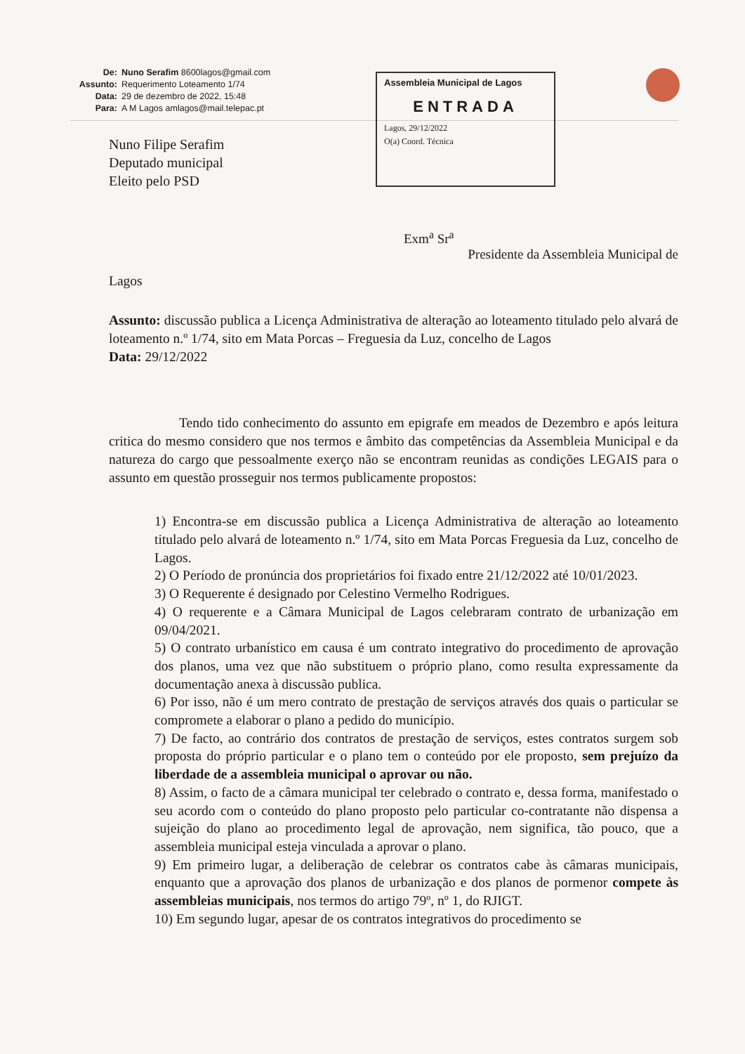De: Nuno Serafim 8600lagos@gmail.com Assunto: Requerimento Loteamento 1/74 Data: 29 de dezembro de 2022, 15:48 Para: A M Lagos amlagos@mail.telepac.pt
Assembleia Municipal de Lagos
ENTRADA
Lagos, 29/12/2022
O(a) Coord. Técnica
Nuno Filipe Serafim
Deputado municipal
Eleito pelo PSD
Exm<sup>a</sup> Sr<sup>a</sup>
Presidente da Assembleia Municipal de
Lagos
Assunto: discussão publica a Licença Administrativa de alteração ao loteamento titulado pelo alvará de loteamento n.º 1/74, sito em Mata Porcas – Freguesia da Luz, concelho de Lagos
Data: 29/12/2022
Tendo tido conhecimento do assunto em epigrafe em meados de Dezembro e após leitura critica do mesmo considero que nos termos e âmbito das competências da Assembleia Municipal e da natureza do cargo que pessoalmente exerço não se encontram reunidas as condições LEGAIS para o assunto em questão prosseguir nos termos publicamente propostos:
1) Encontra-se em discussão publica a Licença Administrativa de alteração ao loteamento titulado pelo alvará de loteamento n.º 1/74, sito em Mata Porcas Freguesia da Luz, concelho de Lagos.
2) O Período de pronúncia dos proprietários foi fixado entre 21/12/2022 até 10/01/2023.
3) O Requerente é designado por Celestino Vermelho Rodrigues.
4) O requerente e a Câmara Municipal de Lagos celebraram contrato de urbanização em 09/04/2021.
5) O contrato urbanístico em causa é um contrato integrativo do procedimento de aprovação dos planos, uma vez que não substituem o próprio plano, como resulta expressamente da documentação anexa à discussão publica.
6) Por isso, não é um mero contrato de prestação de serviços através dos quais o particular se compromete a elaborar o plano a pedido do município.
7) De facto, ao contrário dos contratos de prestação de serviços, estes contratos surgem sob proposta do próprio particular e o plano tem o conteúdo por ele proposto, sem prejuízo da liberdade de a assembleia municipal o aprovar ou não.
8) Assim, o facto de a câmara municipal ter celebrado o contrato e, dessa forma, manifestado o seu acordo com o conteúdo do plano proposto pelo particular co-contratante não dispensa a sujeição do plano ao procedimento legal de aprovação, nem significa, tão pouco, que a assembleia municipal esteja vinculada a aprovar o plano.
9) Em primeiro lugar, a deliberação de celebrar os contratos cabe às câmaras municipais, enquanto que a aprovação dos planos de urbanização e dos planos de pormenor compete às assembleias municipais, nos termos do artigo 79º, nº 1, do RJIGT.
10) Em segundo lugar, apesar de os contratos integrativos do procedimento se